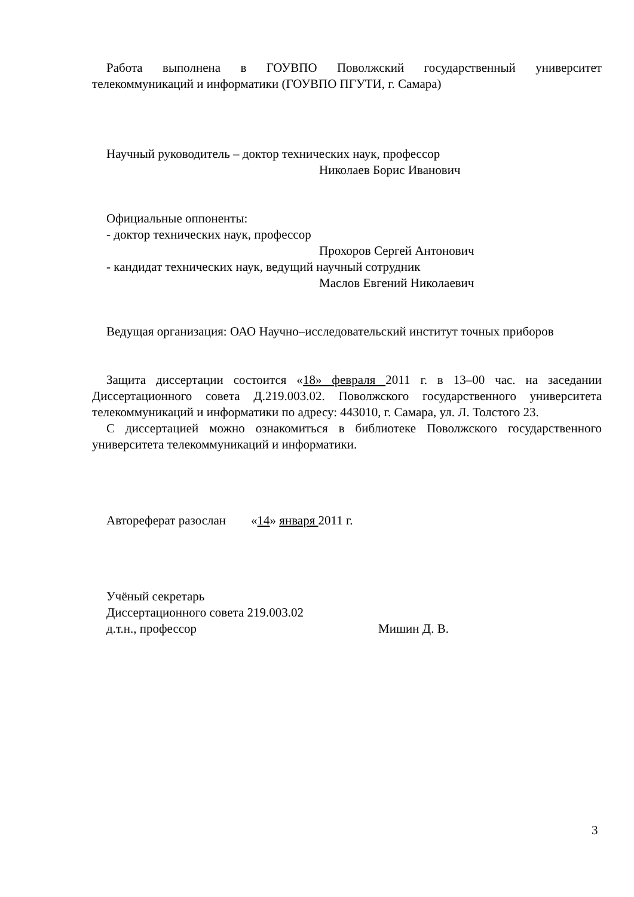Работа выполнена в ГОУВПО Поволжский государственный университет телекоммуникаций и информатики (ГОУВПО ПГУТИ, г. Самара)
Научный руководитель – доктор технических наук, профессор
Николаев Борис Иванович
Официальные оппоненты:
- доктор технических наук, профессор
Прохоров Сергей Антонович
- кандидат технических наук, ведущий научный сотрудник
Маслов Евгений Николаевич
Ведущая организация: ОАО Научно–исследовательский институт точных приборов
Защита диссертации состоится «18» февраля 2011 г. в 13–00 час. на заседании Диссертационного совета Д.219.003.02. Поволжского государственного университета телекоммуникаций и информатики по адресу: 443010, г. Самара, ул. Л. Толстого 23.
С диссертацией можно ознакомиться в библиотеке Поволжского государственного университета телекоммуникаций и информатики.
Автореферат разослан «14» января 2011 г.
Учёный секретарь
Диссертационного совета 219.003.02
д.т.н., профессор Мишин Д. В.
3